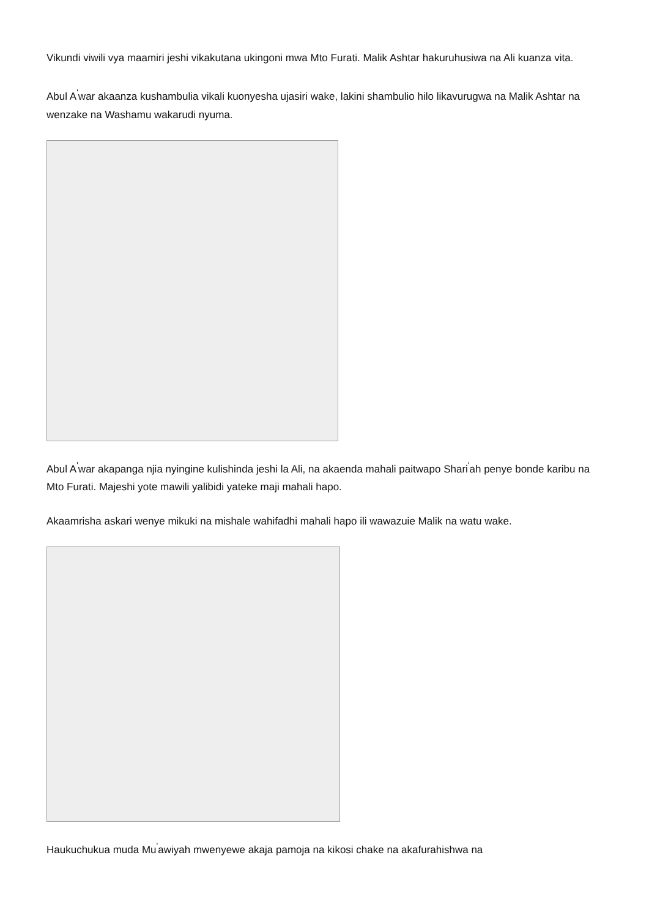Vikundi viwili vya maamiri jeshi vikakutana ukingoni mwa Mto Furati. Malik Ashtar hakuruhusiwa na Ali kuanza vita.
Abul A<sup>'</sup>war akaanza kushambulia vikali kuonyesha ujasiri wake, lakini shambulio hilo likavurugwa na Malik Ashtar na wenzake na Washamu wakarudi nyuma.
Abul A<sup>'</sup>war akapanga njia nyingine kulishinda jeshi la Ali, na akaenda mahali paitwapo Shari<sup>'</sup>ah penye bonde karibu na Mto Furati. Majeshi yote mawili yalibidi yateke maji mahali hapo.
Akaamrisha askari wenye mikuki na mishale wahifadhi mahali hapo ili wawazuie Malik na watu wake.
Haukuchukua muda Mu<sup>'</sup>awiyah mwenyewe akaja pamoja na kikosi chake na akafurahishwa na